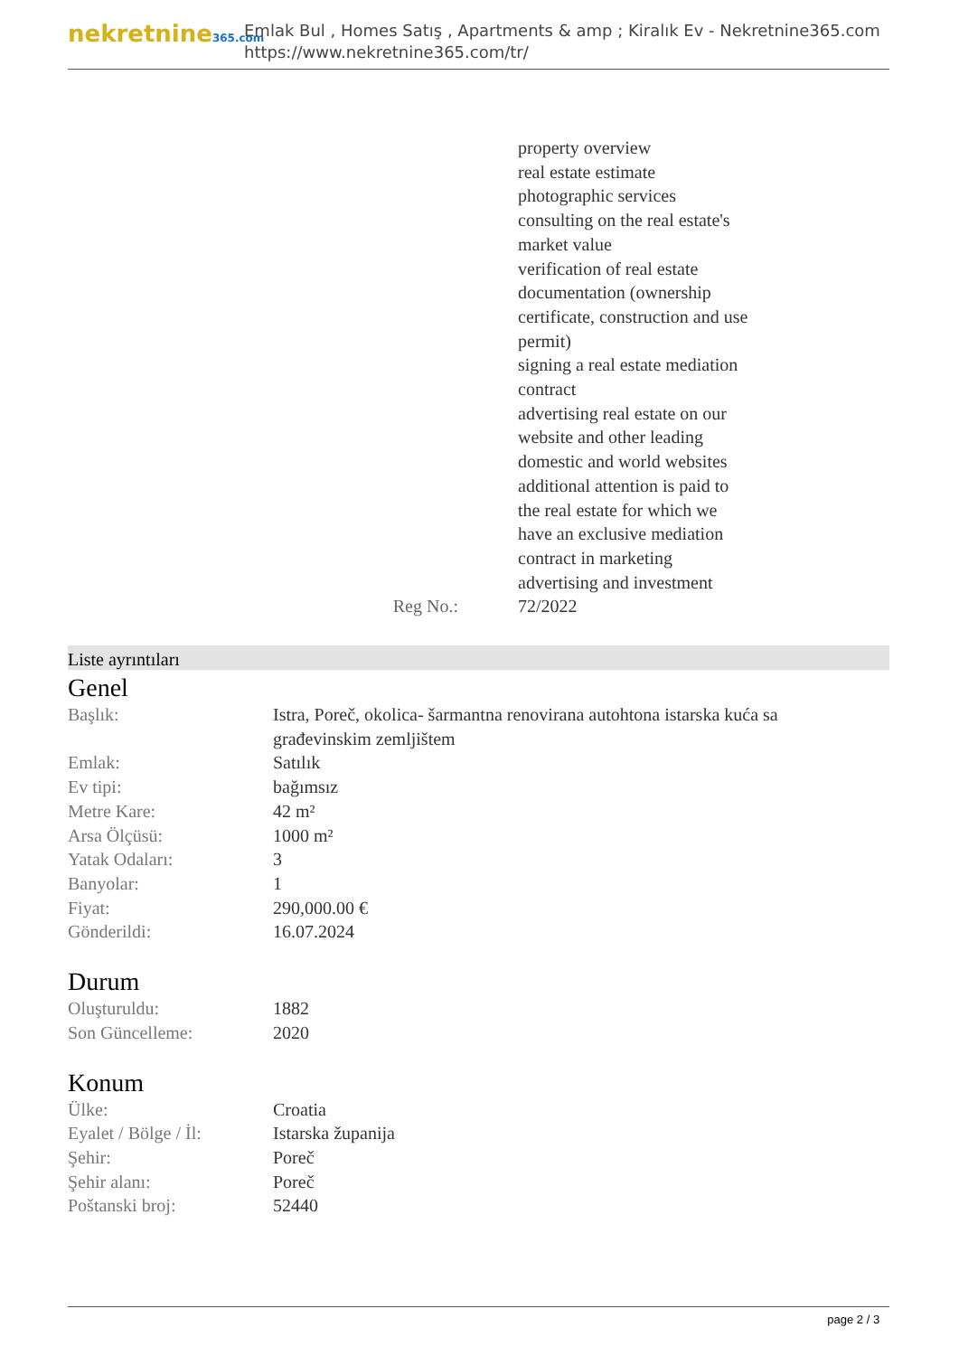nekretnine365.com
Emlak Bul , Homes Satış , Apartments & amp ; Kiralık Ev - Nekretnine365.com
https://www.nekretnine365.com/tr/
Reg No.: property overview
real estate estimate
photographic services
consulting on the real estate's
market value
verification of real estate
documentation (ownership
certificate, construction and use
permit)
signing a real estate mediation
contract
advertising real estate on our
website and other leading
domestic and world websites
additional attention is paid to
the real estate for which we
have an exclusive mediation
contract in marketing
advertising and investment
72/2022
Liste ayrıntıları
Genel
| Başlık: | Istra, Poreč, okolica- šarmantna renovirana autohtona istarska kuća sa građevinskim zemljištem |
| Emlak: | Satılık |
| Ev tipi: | bağımsız |
| Metre Kare: | 42 m² |
| Arsa Ölçüsü: | 1000 m² |
| Yatak Odaları: | 3 |
| Banyolar: | 1 |
| Fiyat: | 290,000.00 € |
| Gönderildi: | 16.07.2024 |
Durum
| Oluşturuldu: | 1882 |
| Son Güncelleme: | 2020 |
Konum
| Ülke: | Croatia |
| Eyalet / Bölge / İl: | Istarska županija |
| Şehir: | Poreč |
| Şehir alanı: | Poreč |
| Poštanski broj: | 52440 |
page 2 / 3